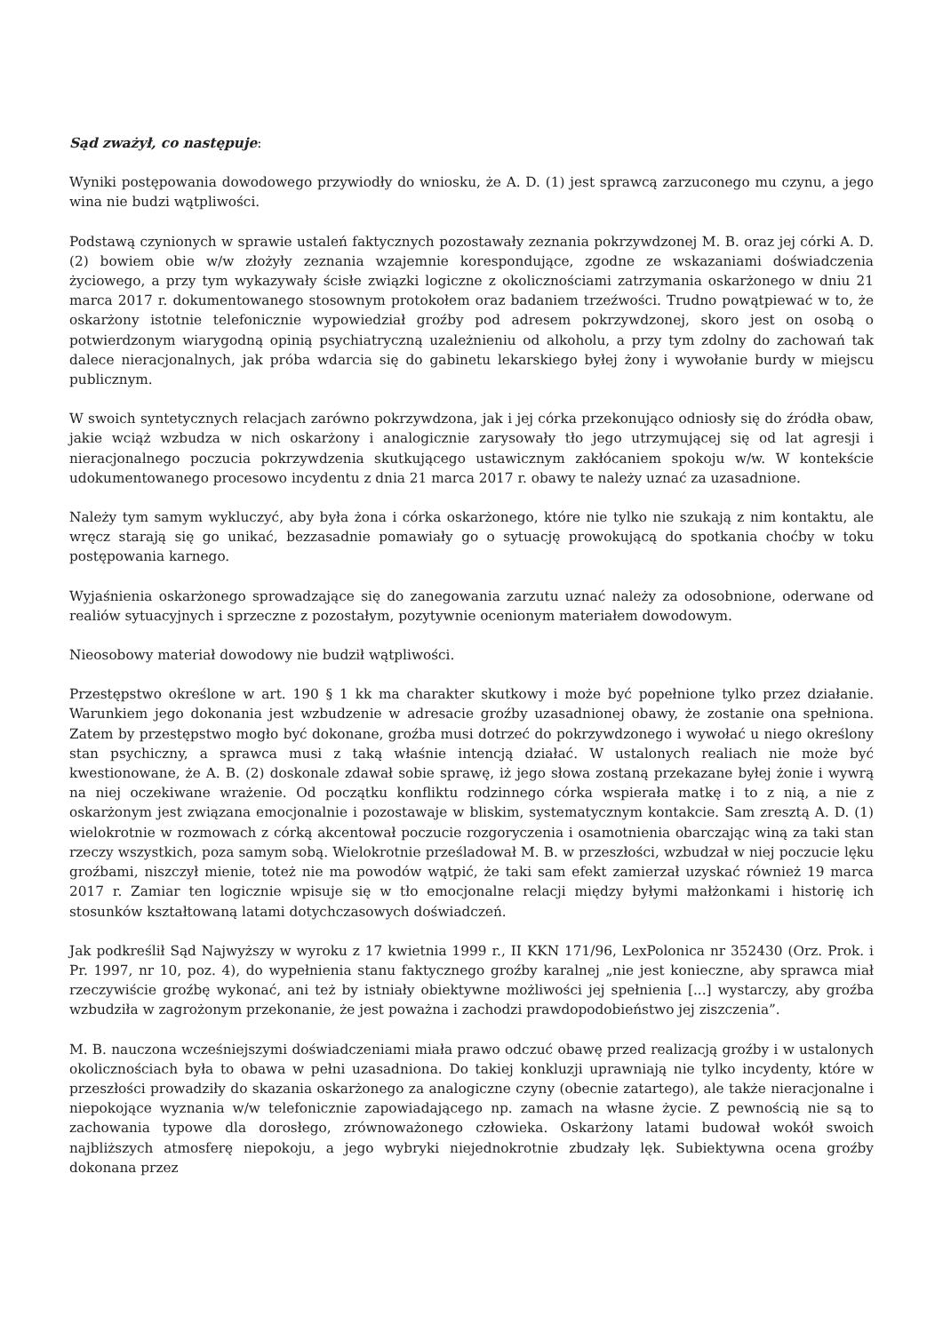Sąd zważył, co następuje:
Wyniki postępowania dowodowego przywiodły do wniosku, że A. D. (1) jest sprawcą zarzuconego mu czynu, a jego wina nie budzi wątpliwości.
Podstawą czynionych w sprawie ustaleń faktycznych pozostawały zeznania pokrzywdzonej M. B. oraz jej córki A. D. (2) bowiem obie w/w złożyły zeznania wzajemnie korespondujące, zgodne ze wskazaniami doświadczenia życiowego, a przy tym wykazywały ścisłe związki logiczne z okolicznościami zatrzymania oskarżonego w dniu 21 marca 2017 r. dokumentowanego stosownym protokołem oraz badaniem trzeźwości. Trudno powątpiewać w to, że oskarżony istotnie telefonicznie wypowiedział groźby pod adresem pokrzywdzonej, skoro jest on osobą o potwierdzonym wiarygodną opinią psychiatryczną uzależnieniu od alkoholu, a przy tym zdolny do zachowań tak dalece nieracjonalnych, jak próba wdarcia się do gabinetu lekarskiego byłej żony i wywołanie burdy w miejscu publicznym.
W swoich syntetycznych relacjach zarówno pokrzywdzona, jak i jej córka przekonująco odniosły się do źródła obaw, jakie wciąż wzbudza w nich oskarżony i analogicznie zarysowały tło jego utrzymującej się od lat agresji i nieracjonalnego poczucia pokrzywdzenia skutkującego ustawicznym zakłócaniem spokoju w/w. W kontekście udokumentowanego procesowo incydentu z dnia 21 marca 2017 r. obawy te należy uznać za uzasadnione.
Należy tym samym wykluczyć, aby była żona i córka oskarżonego, które nie tylko nie szukają z nim kontaktu, ale wręcz starają się go unikać, bezzasadnie pomawiały go o sytuację prowokującą do spotkania choćby w toku postępowania karnego.
Wyjaśnienia oskarżonego sprowadzające się do zanegowania zarzutu uznać należy za odosobnione, oderwane od realiów sytuacyjnych i sprzeczne z pozostałym, pozytywnie ocenionym materiałem dowodowym.
Nieosobowy materiał dowodowy nie budził wątpliwości.
Przestępstwo określone w art. 190 § 1 kk ma charakter skutkowy i może być popełnione tylko przez działanie. Warunkiem jego dokonania jest wzbudzenie w adresacie groźby uzasadnionej obawy, że zostanie ona spełniona. Zatem by przestępstwo mogło być dokonane, groźba musi dotrzeć do pokrzywdzonego i wywołać u niego określony stan psychiczny, a sprawca musi z taką właśnie intencją działać. W ustalonych realiach nie może być kwestionowane, że A. B. (2) doskonale zdawał sobie sprawę, iż jego słowa zostaną przekazane byłej żonie i wywrą na niej oczekiwane wrażenie. Od początku konfliktu rodzinnego córka wspierała matkę i to z nią, a nie z oskarżonym jest związana emocjonalnie i pozostawaje w bliskim, systematycznym kontakcie. Sam zresztą A. D. (1) wielokrotnie w rozmowach z córką akcentował poczucie rozgoryczenia i osamotnienia obarczając winą za taki stan rzeczy wszystkich, poza samym sobą. Wielokrotnie prześladował M. B. w przeszłości, wzbudzał w niej poczucie lęku groźbami, niszczył mienie, toteż nie ma powodów wątpić, że taki sam efekt zamierzał uzyskać również 19 marca 2017 r. Zamiar ten logicznie wpisuje się w tło emocjonalne relacji między byłymi małżonkami i historię ich stosunków kształtowaną latami dotychczasowych doświadczeń.
Jak podkreślił Sąd Najwyższy w wyroku z 17 kwietnia 1999 r., II KKN 171/96, LexPolonica nr 352430 (Orz. Prok. i Pr. 1997, nr 10, poz. 4), do wypełnienia stanu faktycznego groźby karalnej „nie jest konieczne, aby sprawca miał rzeczywiście groźbę wykonać, ani też by istniały obiektywne możliwości jej spełnienia [...] wystarczy, aby groźba wzbudziła w zagrożonym przekonanie, że jest poważna i zachodzi prawdopodobieństwo jej ziszczenia”.
M. B. nauczona wcześniejszymi doświadczeniami miała prawo odczuć obawę przed realizacją groźby i w ustalonych okolicznościach była to obawa w pełni uzasadniona. Do takiej konkluzji uprawniają nie tylko incydenty, które w przeszłości prowadziły do skazania oskarżonego za analogiczne czyny (obecnie zatartego), ale także nieracjonalne i niepokojące wyznania w/w telefonicznie zapowiadającego np. zamach na własne życie. Z pewnością nie są to zachowania typowe dla dorosłego, zrównoważonego człowieka. Oskarżony latami budował wokół swoich najbliższych atmosferę niepokoju, a jego wybryki niejednokrotnie zbudzały lęk. Subiektywna ocena groźby dokonana przez